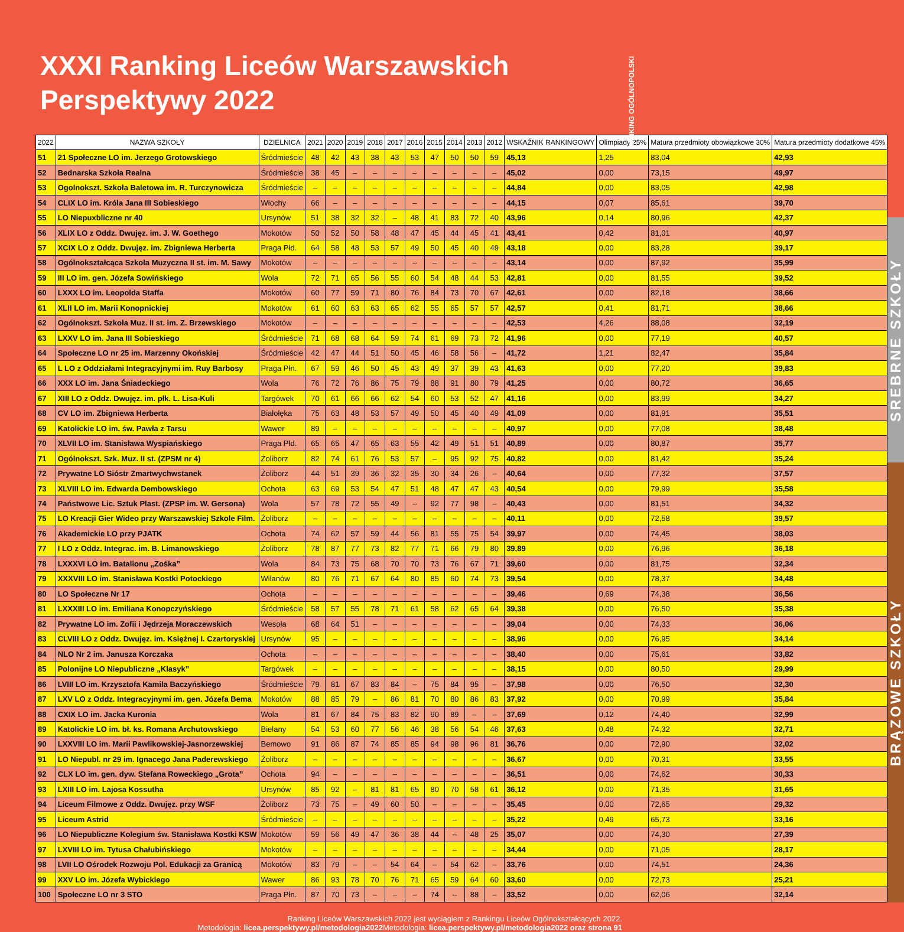XXXI Ranking Liceów Warszawskich
Perspektywy 2022
| 2022 | NAZWA SZKOŁY | DZIELNICA | 2021 | 2020 | 2019 | 2018 | 2017 | 2016 | 2015 | 2014 | 2013 | 2012 | WSKAŹNIK RANKINGOWY | Olimpiady 25% | Matura przedmioty obowiązkowe 30% | Matura przedmioty dodatkowe 45% |
| --- | --- | --- | --- | --- | --- | --- | --- | --- | --- | --- | --- | --- | --- | --- | --- | --- |
| 51 | 21 Społeczne LO im. Jerzego Grotowskiego | Śródmieście | 48 | 42 | 43 | 38 | 43 | 53 | 47 | 50 | 50 | 59 | 45,13 | 1,25 | 83,04 | 42,93 |
| 52 | Bednarska Szkoła Realna | Śródmieście | 38 | 45 | – | – | – | – | – | – | – | – | 45,02 | 0,00 | 73,15 | 49,97 |
| 53 | Ogolnokszt. Szkoła Baletowa im. R. Turczynowicza | Śródmieście | – | – | – | – | – | – | – | – | – | – | 44,84 | 0,00 | 83,05 | 42,98 |
| 54 | CLIX LO im. Króla Jana III Sobieskiego | Włochy | 66 | – | – | – | – | – | – | – | – | – | 44,15 | 0,07 | 85,61 | 39,70 |
| 55 | LO Niepuxbliczne nr 40 | Ursynów | 51 | 38 | 32 | 32 | – | 48 | 41 | 83 | 72 | 40 | 43,96 | 0,14 | 80,96 | 42,37 |
| 56 | XLIX LO z Oddz. Dwujęz. im. J. W. Goethego | Mokotów | 50 | 52 | 50 | 58 | 48 | 47 | 45 | 44 | 45 | 41 | 43,41 | 0,42 | 81,01 | 40,97 |
| 57 | XCIX LO z Oddz. Dwujęz. im. Zbigniewa Herberta | Praga Płd. | 64 | 58 | 48 | 53 | 57 | 49 | 50 | 45 | 40 | 49 | 43,18 | 0,00 | 83,28 | 39,17 |
| 58 | Ogólnokształcąca Szkoła Muzyczna II st. im. M. Sawy | Mokotów | – | – | – | – | – | – | – | – | – | – | 43,14 | 0,00 | 87,92 | 35,99 |
| 59 | III LO im. gen. Józefa Sowińskiego | Wola | 72 | 71 | 65 | 56 | 55 | 60 | 54 | 48 | 44 | 53 | 42,81 | 0,00 | 81,55 | 39,52 |
| 60 | LXXX LO im. Leopolda Staffa | Mokotów | 60 | 77 | 59 | 71 | 80 | 76 | 84 | 73 | 70 | 67 | 42,61 | 0,00 | 82,18 | 38,66 |
| 61 | XLII LO im. Marii Konopnickiej | Mokotów | 61 | 60 | 63 | 63 | 65 | 62 | 55 | 65 | 57 | 57 | 42,57 | 0,41 | 81,71 | 38,66 |
| 62 | Ogólnokszt. Szkoła Muz. II st. im. Z. Brzewskiego | Mokotów | – | – | – | – | – | – | – | – | – | – | 42,53 | 4,26 | 88,08 | 32,19 |
| 63 | LXXV LO im. Jana III Sobieskiego | Śródmieście | 71 | 68 | 68 | 64 | 59 | 74 | 61 | 69 | 73 | 72 | 41,96 | 0,00 | 77,19 | 40,57 |
| 64 | Społeczne LO nr 25 im. Marzenny Okońskiej | Śródmieście | 42 | 47 | 44 | 51 | 50 | 45 | 46 | 58 | 56 | – | 41,72 | 1,21 | 82,47 | 35,84 |
| 65 | L LO z Oddziałami Integracyjnymi im. Ruy Barbosy | Praga Płn. | 67 | 59 | 46 | 50 | 45 | 43 | 49 | 37 | 39 | 43 | 41,63 | 0,00 | 77,20 | 39,83 |
| 66 | XXX LO im. Jana Śniadeckiego | Wola | 76 | 72 | 76 | 86 | 75 | 79 | 88 | 91 | 80 | 79 | 41,25 | 0,00 | 80,72 | 36,65 |
| 67 | XIII LO z Oddz. Dwujęz. im. płk. L. Lisa-Kuli | Targówek | 70 | 61 | 66 | 66 | 62 | 54 | 60 | 53 | 52 | 47 | 41,16 | 0,00 | 83,99 | 34,27 |
| 68 | CV LO im. Zbigniewa Herberta | Białołęka | 75 | 63 | 48 | 53 | 57 | 49 | 50 | 45 | 40 | 49 | 41,09 | 0,00 | 81,91 | 35,51 |
| 69 | Katolickie LO im. św. Pawła z Tarsu | Wawer | 89 | – | – | – | – | – | – | – | – | – | 40,97 | 0,00 | 77,08 | 38,48 |
| 70 | XLVII LO im. Stanisława Wyspiańskiego | Praga Płd. | 65 | 65 | 47 | 65 | 63 | 55 | 42 | 49 | 51 | 51 | 40,89 | 0,00 | 80,87 | 35,77 |
| 71 | Ogólnokszt. Szk. Muz. II st. (ZPSM nr 4) | Żoliborz | 82 | 74 | 61 | 76 | 53 | 57 | – | 95 | 92 | 75 | 40,82 | 0,00 | 81,42 | 35,24 |
| 72 | Prywatne LO Sióstr Zmartwychwstanek | Żoliborz | 44 | 51 | 39 | 36 | 32 | 35 | 30 | 34 | 26 | – | 40,64 | 0,00 | 77,32 | 37,57 |
| 73 | XLVIII LO im. Edwarda Dembowskiego | Ochota | 63 | 69 | 53 | 54 | 47 | 51 | 48 | 47 | 47 | 43 | 40,54 | 0,00 | 79,99 | 35,58 |
| 74 | Państwowe Lic. Sztuk Plast. (ZPSP im. W. Gersona) | Wola | 57 | 78 | 72 | 55 | 49 | – | 92 | 77 | 98 | – | 40,43 | 0,00 | 81,51 | 34,32 |
| 75 | LO Kreacji Gier Wideo przy Warszawskiej Szkole Film. | Żoliborz | – | – | – | – | – | – | – | – | – | – | 40,11 | 0,00 | 72,58 | 39,57 |
| 76 | Akademickie LO przy PJATK | Ochota | 74 | 62 | 57 | 59 | 44 | 56 | 81 | 55 | 75 | 54 | 39,97 | 0,00 | 74,45 | 38,03 |
| 77 | I LO z Oddz. Integrac. im. B. Limanowskiego | Żoliborz | 78 | 87 | 77 | 73 | 82 | 77 | 71 | 66 | 79 | 80 | 39,89 | 0,00 | 76,96 | 36,18 |
| 78 | LXXXVI LO im. Batalionu „Zośka” | Wola | 84 | 73 | 75 | 68 | 70 | 70 | 73 | 76 | 67 | 71 | 39,60 | 0,00 | 81,75 | 32,34 |
| 79 | XXXVIII LO im. Stanisława Kostki Potockiego | Wilanów | 80 | 76 | 71 | 67 | 64 | 80 | 85 | 60 | 74 | 73 | 39,54 | 0,00 | 78,37 | 34,48 |
| 80 | LO Społeczne Nr 17 | Ochota | – | – | – | – | – | – | – | – | – | – | 39,46 | 0,69 | 74,38 | 36,56 |
| 81 | LXXXIII LO im. Emiliana Konopczyńskiego | Śródmieście | 58 | 57 | 55 | 78 | 71 | 61 | 58 | 62 | 65 | 64 | 39,38 | 0,00 | 76,50 | 35,38 |
| 82 | Prywatne LO im. Zofii i Jędrzeja Moraczewskich | Wesoła | 68 | 64 | 51 | – | – | – | – | – | – | – | 39,04 | 0,00 | 74,33 | 36,06 |
| 83 | CLVIII LO z Oddz. Dwujęz. im. Księżnej I. Czartoryskiej | Ursynów | 95 | – | – | – | – | – | – | – | – | – | 38,96 | 0,00 | 76,95 | 34,14 |
| 84 | NLO Nr 2 im. Janusza Korczaka | Ochota | – | – | – | – | – | – | – | – | – | – | 38,40 | 0,00 | 75,61 | 33,82 |
| 85 | Polonijne LO Niepubliczne „Klasyk” | Targówek | – | – | – | – | – | – | – | – | – | – | 38,15 | 0,00 | 80,50 | 29,99 |
| 86 | LVIII LO im. Krzysztofa Kamila Baczyńskiego | Śródmieście | 79 | 81 | 67 | 83 | 84 | – | 75 | 84 | 95 | – | 37,98 | 0,00 | 76,50 | 32,30 |
| 87 | LXV LO z Oddz. Integracyjnymi im. gen. Józefa Bema | Mokotów | 88 | 85 | 79 | – | 86 | 81 | 70 | 80 | 86 | 83 | 37,92 | 0,00 | 70,99 | 35,84 |
| 88 | CXIX LO im. Jacka Kuronia | Wola | 81 | 67 | 84 | 75 | 83 | 82 | 90 | 89 | – | – | 37,69 | 0,12 | 74,40 | 32,99 |
| 89 | Katolickie LO im. bł. ks. Romana Archutowskiego | Bielany | 54 | 53 | 60 | 77 | 56 | 46 | 38 | 56 | 54 | 46 | 37,63 | 0,48 | 74,32 | 32,71 |
| 90 | LXXVIII LO im. Marii Pawlikowskiej-Jasnorzewskiej | Bemowo | 91 | 86 | 87 | 74 | 85 | 85 | 94 | 98 | 96 | 81 | 36,76 | 0,00 | 72,90 | 32,02 |
| 91 | LO Niepubl. nr 29 im. Ignacego Jana Paderewskiego | Żoliborz | – | – | – | – | – | – | – | – | – | – | 36,67 | 0,00 | 70,31 | 33,55 |
| 92 | CLX LO im. gen. dyw. Stefana Roweckiego „Grota” | Ochota | 94 | – | – | – | – | – | – | – | – | – | 36,51 | 0,00 | 74,62 | 30,33 |
| 93 | LXIII LO im. Lajosa Kossutha | Ursynów | 85 | 92 | – | 81 | 81 | 65 | 80 | 70 | 58 | 61 | 36,12 | 0,00 | 71,35 | 31,65 |
| 94 | Liceum Filmowe z Oddz. Dwujęz. przy WSF | Żoliborz | 73 | 75 | – | 49 | 60 | 50 | – | – | – | – | 35,45 | 0,00 | 72,65 | 29,32 |
| 95 | Liceum Astrid | Śródmieście | – | – | – | – | – | – | – | – | – | – | 35,22 | 0,49 | 65,73 | 33,16 |
| 96 | LO Niepubliczne Kolegium św. Stanisława Kostki KSW | Mokotów | 59 | 56 | 49 | 47 | 36 | 38 | 44 | – | 48 | 25 | 35,07 | 0,00 | 74,30 | 27,39 |
| 97 | LXVIII LO im. Tytusa Chałubińskiego | Mokotów | – | – | – | – | – | – | – | – | – | – | 34,44 | 0,00 | 71,05 | 28,17 |
| 98 | LVII LO Ośrodek Rozwoju Pol. Edukacji za Granicą | Mokotów | 83 | 79 | – | – | 54 | 64 | – | 54 | 62 | – | 33,76 | 0,00 | 74,51 | 24,36 |
| 99 | XXV LO im. Józefa Wybickiego | Wawer | 86 | 93 | 78 | 70 | 76 | 71 | 65 | 59 | 64 | 60 | 33,60 | 0,00 | 72,73 | 25,21 |
| 100 | Społeczne LO nr 3 STO | Praga Płn. | 87 | 70 | 73 | – | – | – | 74 | – | 88 | – | 33,52 | 0,00 | 62,06 | 32,14 |
SREBRNE SZKOŁY
BRĄZOWE SZKOŁY
RANKING OGÓLNOPOLSKI
Ranking Liceów Warszawskich 2022 jest wyciągiem z Rankingu Liceów Ogólnokształcących 2022.
Metodologia: licea.perspektywy.pl/metodologia2022 Metodologia: licea.perspektywy.pl/metodologia2022 oraz strona 91